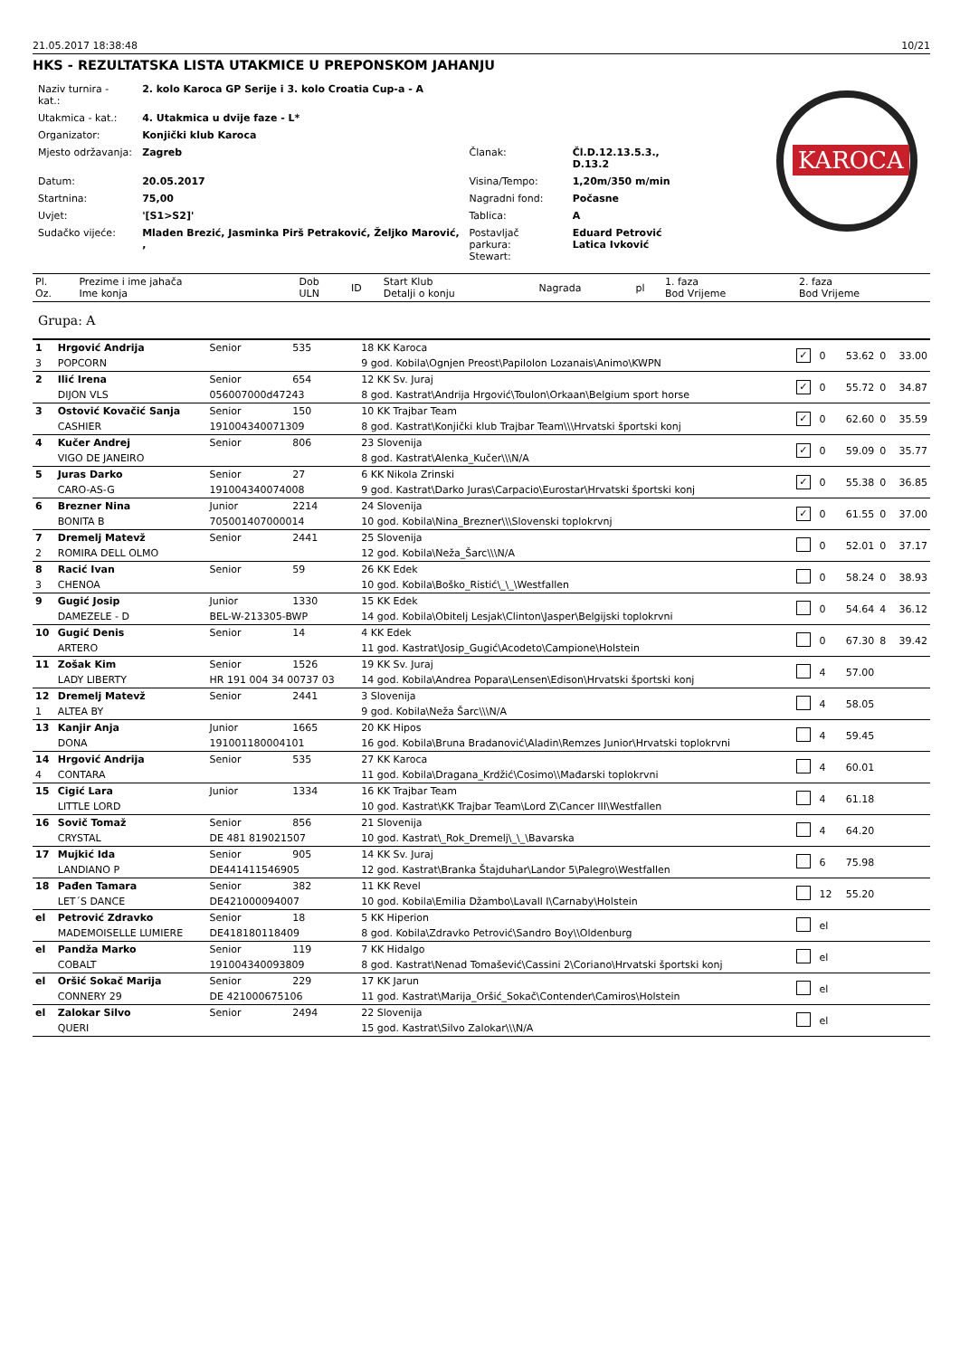21.05.2017 18:38:48 10/21
HKS - REZULTATSKA LISTA UTAKMICE U PREPONSKOM JAHANJU
| Naziv turnira - kat.: | 2. kolo Karoca GP Serije i 3. kolo Croatia Cup-a - A | | |
| Utakmica - kat.: | 4. Utakmica u dvije faze - L* | | |
| Organizator: | Konjički klub Karoca | | |
| Mjesto održavanja: | Zagreb | Članak: | Čl.D.12.13.5.3., D.13.2 |
| Datum: | 20.05.2017 | Visina/Tempo: | 1,20m/350 m/min |
| Startnina: | 75,00 | Nagradni fond: | Počasne |
| Uvjet: | '[S1>S2]' | Tablica: | A |
| Sudačko vijeće: | Mladen Brezić, Jasminka Pirš Petraković, Željko Marović, , | Postavljač parkura: Stewart: | Eduard Petrović Latica Ivković |
KAROCA
| Pl. Oz. | Prezime i ime jahača Ime konja | Dob ULN | ID | Start Klub Detalji o konju | Nagrada | pl | 1. faza Bod Vrijeme | 2. faza Bod Vrijeme |
| --- | --- | --- | --- | --- | --- | --- | --- | --- |
Grupa: A
| 1 | Hrgović Andrija | Senior | 535 | 18 KK Karoca | ✓ | 0 | 53.62 | 0 | 33.00 |
| 3 | POPCORN | | | 9 god. Kobila\Ognjen Preost\Papilolon Lozanais\Animo\KWPN | | | | | |
| 2 | Ilić Irena | Senior | 654 | 12 KK Sv. Juraj | ✓ | 0 | 55.72 | 0 | 34.87 |
| | DIJON VLS | 056007000d47243 | | 8 god. Kastrat\Andrija Hrgović\Toulon\Orkaan\Belgium sport horse | | | | | |
| 3 | Ostović Kovačić Sanja | Senior | 150 | 10 KK Trajbar Team | ✓ | 0 | 62.60 | 0 | 35.59 |
| | CASHIER | 191004340071309 | | 8 god. Kastrat\Konjički klub Trajbar Team\\\Hrvatski športski konj | | | | | |
| 4 | Kučer Andrej | Senior | 806 | 23 Slovenija | ✓ | 0 | 59.09 | 0 | 35.77 |
| | VIGO DE JANEIRO | | | 8 god. Kastrat\Alenka_Kučer\\\N/A | | | | | |
| 5 | Juras Darko | Senior | 27 | 6 KK Nikola Zrinski | ✓ | 0 | 55.38 | 0 | 36.85 |
| | CARO-AS-G | 191004340074008 | | 9 god. Kastrat\Darko Juras\Carpacio\Eurostar\Hrvatski športski konj | | | | | |
| 6 | Brezner Nina | Junior | 2214 | 24 Slovenija | ✓ | 0 | 61.55 | 0 | 37.00 |
| | BONITA B | 705001407000014 | | 10 god. Kobila\Nina_Brezner\\\Slovenski toplokrvnj | | | | | |
| 7 | Dremelj Matevž | Senior | 2441 | 25 Slovenija | | 0 | 52.01 | 0 | 37.17 |
| 2 | ROMIRA DELL OLMO | | | 12 god. Kobila\Neža_Šarc\\\N/A | | | | | |
| 8 | Racić Ivan | Senior | 59 | 26 KK Edek | | 0 | 58.24 | 0 | 38.93 |
| 3 | CHENOA | | | 10 god. Kobila\Boško_Ristić\_\_\Westfallen | | | | | |
| 9 | Gugić Josip | Junior | 1330 | 15 KK Edek | | 0 | 54.64 | 4 | 36.12 |
| | DAMEZELE - D | BEL-W-213305-BWP | | 14 god. Kobila\Obitelj Lesjak\Clinton\Jasper\Belgijski toplokrvni | | | | | |
| 10 | Gugić Denis | Senior | 14 | 4 KK Edek | | 0 | 67.30 | 8 | 39.42 |
| | ARTERO | | | 11 god. Kastrat\Josip_Gugić\Acodeto\Campione\Holstein | | | | | |
| 11 | Zošak Kim | Senior | 1526 | 19 KK Sv. Juraj | | 4 | 57.00 | | |
| | LADY LIBERTY | HR 191 004 34 00737 03 | | 14 god. Kobila\Andrea Popara\Lensen\Edison\Hrvatski športski konj | | | | | |
| 12 | Dremelj Matevž | Senior | 2441 | 3 Slovenija | | 4 | 58.05 | | |
| 1 | ALTEA BY | | | 9 god. Kobila\Neža Šarc\\\N/A | | | | | |
| 13 | Kanjir Anja | Junior | 1665 | 20 KK Hipos | | 4 | 59.45 | | |
| | DONA | 191001180004101 | | 16 god. Kobila\Bruna Bradanović\Aladin\Remzes Junior\Hrvatski toplokrvni | | | | | |
| 14 | Hrgović Andrija | Senior | 535 | 27 KK Karoca | | 4 | 60.01 | | |
| 4 | CONTARA | | | 11 god. Kobila\Dragana_Krdžić\Cosimo\\Mađarski toplokrvni | | | | | |
| 15 | Cigić Lara | Junior | 1334 | 16 KK Trajbar Team | | 4 | 61.18 | | |
| | LITTLE LORD | | | 10 god. Kastrat\KK Trajbar Team\Lord Z\Cancer III\Westfallen | | | | | |
| 16 | Sovič Tomaž | Senior | 856 | 21 Slovenija | | 4 | 64.20 | | |
| | CRYSTAL | DE 481 819021507 | | 10 god. Kastrat\_Rok_Dremelj\_\_\Bavarska | | | | | |
| 17 | Mujkić Ida | Senior | 905 | 14 KK Sv. Juraj | | 6 | 75.98 | | |
| | LANDIANO P | DE441411546905 | | 12 god. Kastrat\Branka Štajduhar\Landor 5\Palegro\Westfallen | | | | | |
| 18 | Pađen Tamara | Senior | 382 | 11 KK Revel | | 12 | 55.20 | | |
| | LET´S DANCE | DE421000094007 | | 10 god. Kobila\Emilia Džambo\Lavall I\Carnaby\Holstein | | | | | |
| el | Petrović Zdravko | Senior | 18 | 5 KK Hiperion | | el | | | |
| | MADEMOISELLE LUMIERE | DE418180118409 | | 8 god. Kobila\Zdravko Petrović\Sandro Boy\\Oldenburg | | | | | |
| el | Pandža Marko | Senior | 119 | 7 KK Hidalgo | | el | | | |
| | COBALT | 191004340093809 | | 8 god. Kastrat\Nenad Tomašević\Cassini 2\Coriano\Hrvatski športski konj | | | | | |
| el | Oršić Sokač Marija | Senior | 229 | 17 KK Jarun | | el | | | |
| | CONNERY 29 | DE 421000675106 | | 11 god. Kastrat\Marija_Oršić_Sokač\Contender\Camiros\Holstein | | | | | |
| el | Zalokar Silvo | Senior | 2494 | 22 Slovenija | | el | | | |
| | QUERI | | | 15 god. Kastrat\Silvo Zalokar\\\N/A | | | | | |